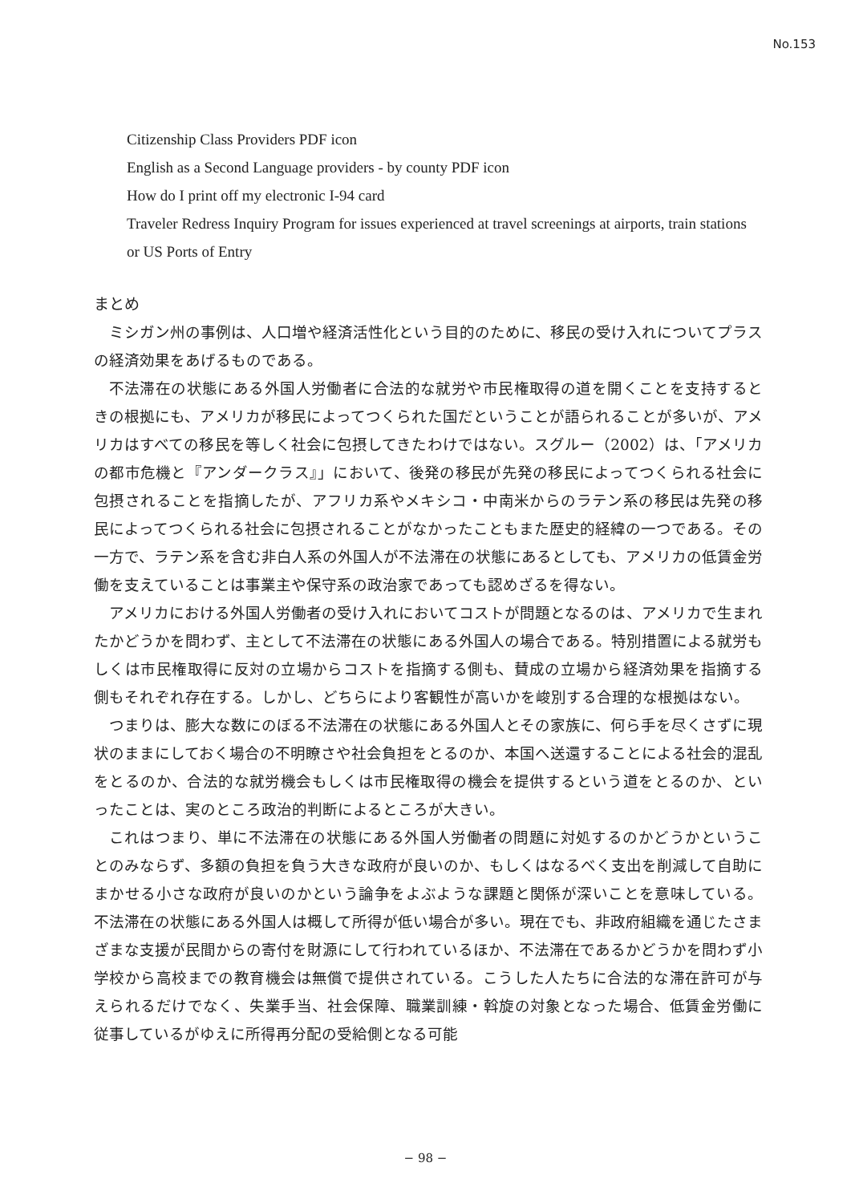No.153
Citizenship Class Providers PDF icon
English as a Second Language providers - by county PDF icon
How do I print off my electronic I-94 card
Traveler Redress Inquiry Program for issues experienced at travel screenings at airports, train stations or US Ports of Entry
まとめ
ミシガン州の事例は、人口増や経済活性化という目的のために、移民の受け入れについてプラスの経済効果をあげるものである。
不法滞在の状態にある外国人労働者に合法的な就労や市民権取得の道を開くことを支持するときの根拠にも、アメリカが移民によってつくられた国だということが語られることが多いが、アメリカはすべての移民を等しく社会に包摂してきたわけではない。スグルー（2002）は、「アメリカの都市危機と『アンダークラス』」において、後発の移民が先発の移民によってつくられる社会に包摂されることを指摘したが、アフリカ系やメキシコ・中南米からのラテン系の移民は先発の移民によってつくられる社会に包摂されることがなかったこともまた歴史的経緯の一つである。その一方で、ラテン系を含む非白人系の外国人が不法滞在の状態にあるとしても、アメリカの低賃金労働を支えていることは事業主や保守系の政治家であっても認めざるを得ない。
アメリカにおける外国人労働者の受け入れにおいてコストが問題となるのは、アメリカで生まれたかどうかを問わず、主として不法滞在の状態にある外国人の場合である。特別措置による就労もしくは市民権取得に反対の立場からコストを指摘する側も、賛成の立場から経済効果を指摘する側もそれぞれ存在する。しかし、どちらにより客観性が高いかを峻別する合理的な根拠はない。
つまりは、膨大な数にのぼる不法滞在の状態にある外国人とその家族に、何ら手を尽くさずに現状のままにしておく場合の不明瞭さや社会負担をとるのか、本国へ送還することによる社会的混乱をとるのか、合法的な就労機会もしくは市民権取得の機会を提供するという道をとるのか、といったことは、実のところ政治的判断によるところが大きい。
これはつまり、単に不法滞在の状態にある外国人労働者の問題に対処するのかどうかということのみならず、多額の負担を負う大きな政府が良いのか、もしくはなるべく支出を削減して自助にまかせる小さな政府が良いのかという論争をよぶような課題と関係が深いことを意味している。不法滞在の状態にある外国人は概して所得が低い場合が多い。現在でも、非政府組織を通じたさまざまな支援が民間からの寄付を財源にして行われているほか、不法滞在であるかどうかを問わず小学校から高校までの教育機会は無償で提供されている。こうした人たちに合法的な滞在許可が与えられるだけでなく、失業手当、社会保障、職業訓練・斡旋の対象となった場合、低賃金労働に従事しているがゆえに所得再分配の受給側となる可能
− 98 −